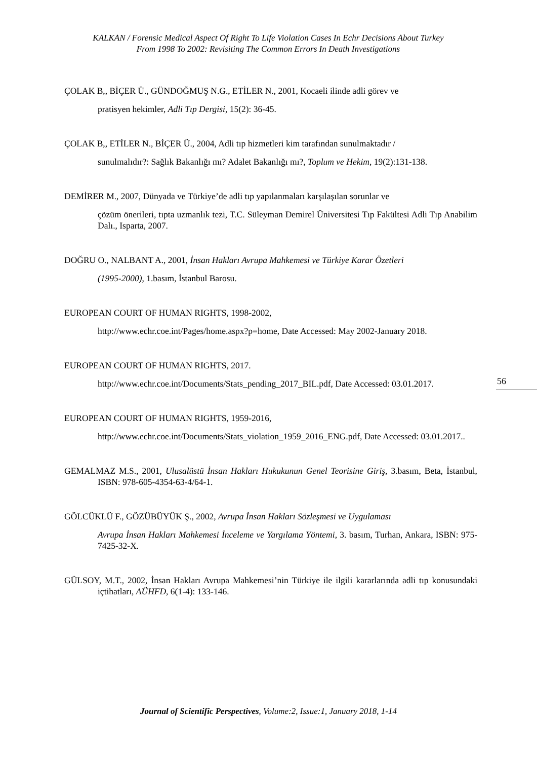KALKAN / Forensic Medical Aspect Of Right To Life Violation Cases In Echr Decisions About Turkey
From 1998 To 2002: Revisiting The Common Errors In Death Investigations
ÇOLAK B,, BİÇER Ü., GÜNDOĞMUŞ N.G., ETİLER N., 2001, Kocaeli ilinde adli görev ve
pratisyen hekimler, Adli Tıp Dergisi, 15(2): 36-45.
ÇOLAK B,, ETİLER N., BİÇER Ü., 2004, Adli tıp hizmetleri kim tarafından sunulmaktadır /
sunulmalıdır?: Sağlık Bakanlığı mı? Adalet Bakanlığı mı?, Toplum ve Hekim, 19(2):131-138.
DEMİRER M., 2007, Dünyada ve Türkiye’de adli tıp yapılanmaları karşılaşılan sorunlar ve
çözüm önerileri, tıpta uzmanlık tezi, T.C. Süleyman Demirel Üniversitesi Tıp Fakültesi Adli Tıp Anabilim Dalı., Isparta, 2007.
DOĞRU O., NALBANT A., 2001, İnsan Hakları Avrupa Mahkemesi ve Türkiye Karar Özetleri
(1995-2000), 1.basım, İstanbul Barosu.
EUROPEAN COURT OF HUMAN RIGHTS, 1998-2002,
http://www.echr.coe.int/Pages/home.aspx?p=home, Date Accessed: May 2002-January 2018.
EUROPEAN COURT OF HUMAN RIGHTS, 2017.
http://www.echr.coe.int/Documents/Stats_pending_2017_BIL.pdf, Date Accessed: 03.01.2017.
EUROPEAN COURT OF HUMAN RIGHTS, 1959-2016,
http://www.echr.coe.int/Documents/Stats_violation_1959_2016_ENG.pdf, Date Accessed: 03.01.2017..
GEMALMAZ M.S., 2001, Ulusalüstü İnsan Hakları Hukukunun Genel Teorisine Giriş, 3.basım, Beta, İstanbul, ISBN: 978-605-4354-63-4/64-1.
GÖLCÜKLÜ F., GÖZÜBÜYÜK Ş., 2002, Avrupa İnsan Hakları Sözleşmesi ve Uygulaması
Avrupa İnsan Hakları Mahkemesi İnceleme ve Yargılama Yöntemi, 3. basım, Turhan, Ankara, ISBN: 975-7425-32-X.
GÜLSOY, M.T., 2002, İnsan Hakları Avrupa Mahkemesi’nin Türkiye ile ilgili kararlarında adli tıp konusundaki içtihatları, AÜHFD, 6(1-4): 133-146.
56
Journal of Scientific Perspectives, Volume:2, Issue:1, January 2018, 1-14